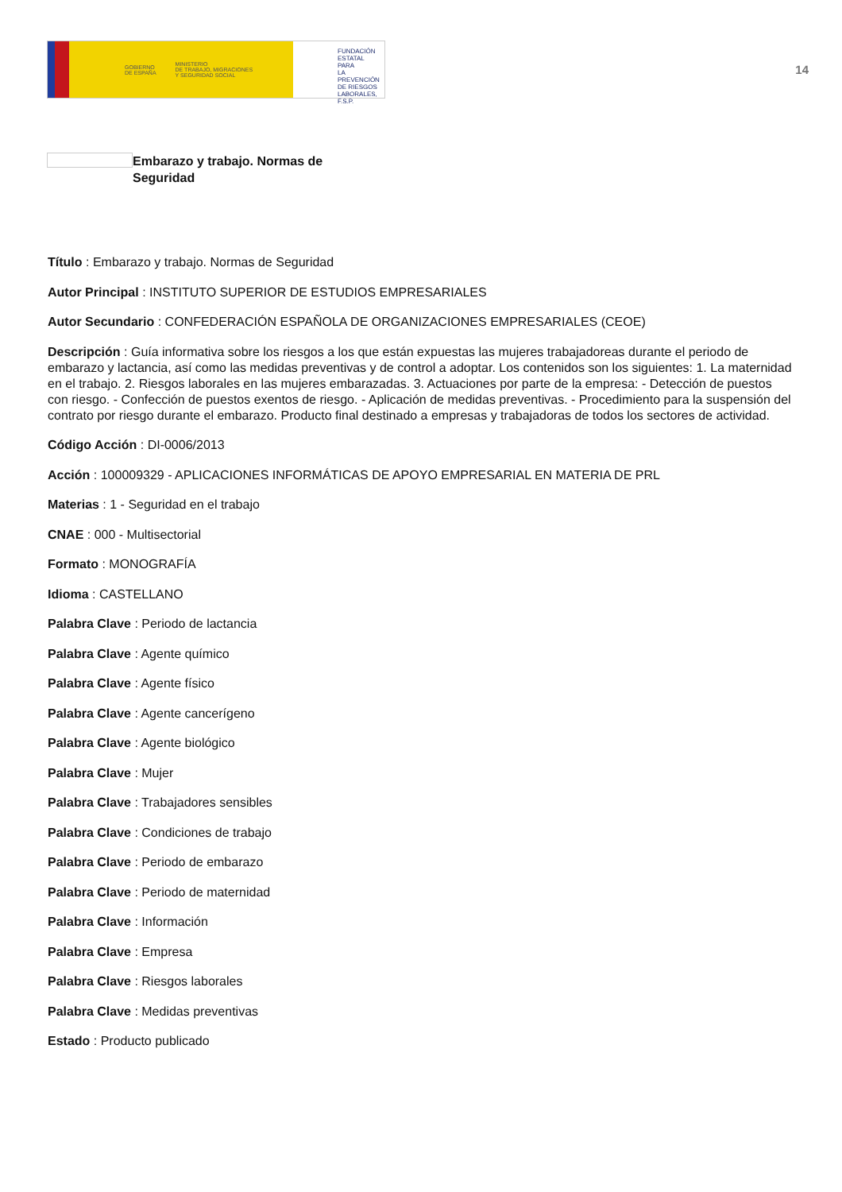GOBIERNO
DE ESPAÑA MINISTERIO
DE TRABAJO, MIGRACIONES
Y SEGURIDAD SOCIAL
FUNDACIÓN
ESTATAL PARA
LA PREVENCIÓN
DE RIESGOS
LABORALES, F.S.P.
14
Embarazo y trabajo. Normas de Seguridad
Título : Embarazo y trabajo. Normas de Seguridad
Autor Principal : INSTITUTO SUPERIOR DE ESTUDIOS EMPRESARIALES
Autor Secundario : CONFEDERACIÓN ESPAÑOLA DE ORGANIZACIONES EMPRESARIALES (CEOE)
Descripción : Guía informativa sobre los riesgos a los que están expuestas las mujeres trabajadoreas durante el periodo de embarazo y lactancia, así como las medidas preventivas y de control a adoptar. Los contenidos son los siguientes: 1. La maternidad en el trabajo. 2. Riesgos laborales en las mujeres embarazadas. 3. Actuaciones por parte de la empresa: - Detección de puestos con riesgo. - Confección de puestos exentos de riesgo. - Aplicación de medidas preventivas. - Procedimiento para la suspensión del contrato por riesgo durante el embarazo. Producto final destinado a empresas y trabajadoras de todos los sectores de actividad.
Código Acción : DI-0006/2013
Acción : 100009329 - APLICACIONES INFORMÁTICAS DE APOYO EMPRESARIAL EN MATERIA DE PRL
Materias : 1 - Seguridad en el trabajo
CNAE : 000 - Multisectorial
Formato : MONOGRAFÍA
Idioma : CASTELLANO
Palabra Clave : Periodo de lactancia
Palabra Clave : Agente químico
Palabra Clave : Agente físico
Palabra Clave : Agente cancerígeno
Palabra Clave : Agente biológico
Palabra Clave : Mujer
Palabra Clave : Trabajadores sensibles
Palabra Clave : Condiciones de trabajo
Palabra Clave : Periodo de embarazo
Palabra Clave : Periodo de maternidad
Palabra Clave : Información
Palabra Clave : Empresa
Palabra Clave : Riesgos laborales
Palabra Clave : Medidas preventivas
Estado : Producto publicado